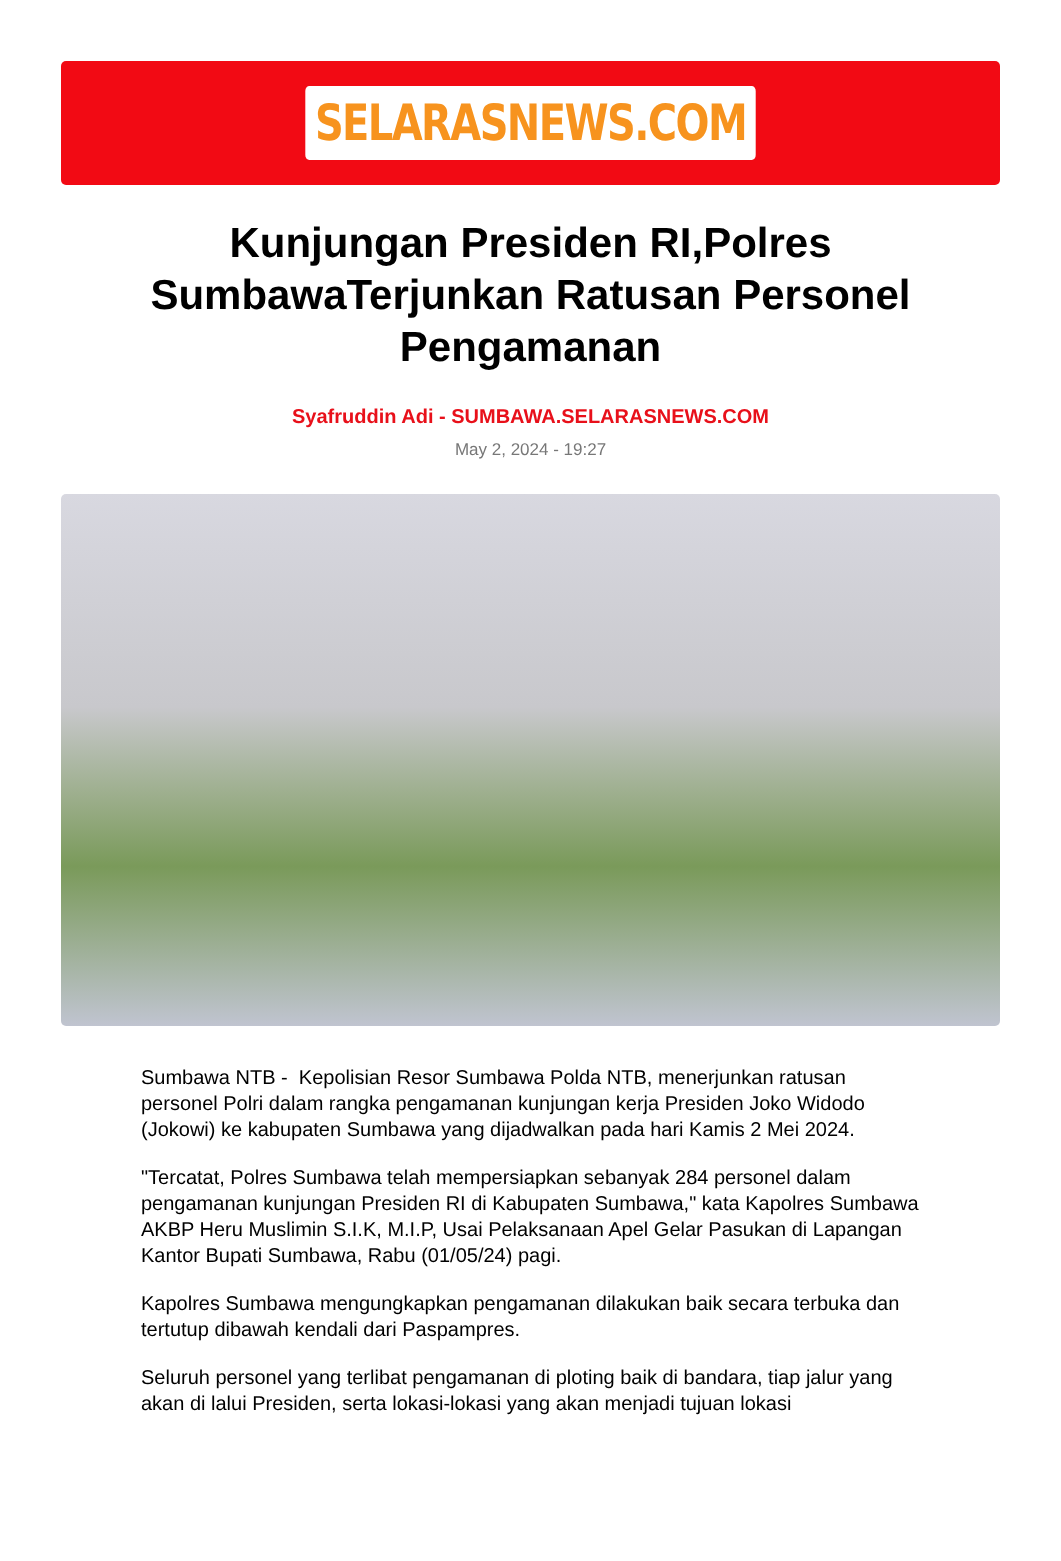SELARASNEWS.COM
Kunjungan Presiden RI,Polres SumbawaTerjunkan Ratusan Personel Pengamanan
Syafruddin Adi - SUMBAWA.SELARASNEWS.COM
May 2, 2024 - 19:27
Sumbawa NTB - Kepolisian Resor Sumbawa Polda NTB, menerjunkan ratusan personel Polri dalam rangka pengamanan kunjungan kerja Presiden Joko Widodo (Jokowi) ke kabupaten Sumbawa yang dijadwalkan pada hari Kamis 2 Mei 2024.
"Tercatat, Polres Sumbawa telah mempersiapkan sebanyak 284 personel dalam pengamanan kunjungan Presiden RI di Kabupaten Sumbawa," kata Kapolres Sumbawa AKBP Heru Muslimin S.I.K, M.I.P, Usai Pelaksanaan Apel Gelar Pasukan di Lapangan Kantor Bupati Sumbawa, Rabu (01/05/24) pagi.
Kapolres Sumbawa mengungkapkan pengamanan dilakukan baik secara terbuka dan tertutup dibawah kendali dari Paspampres.
Seluruh personel yang terlibat pengamanan di ploting baik di bandara, tiap jalur yang akan di lalui Presiden, serta lokasi-lokasi yang akan menjadi tujuan lokasi